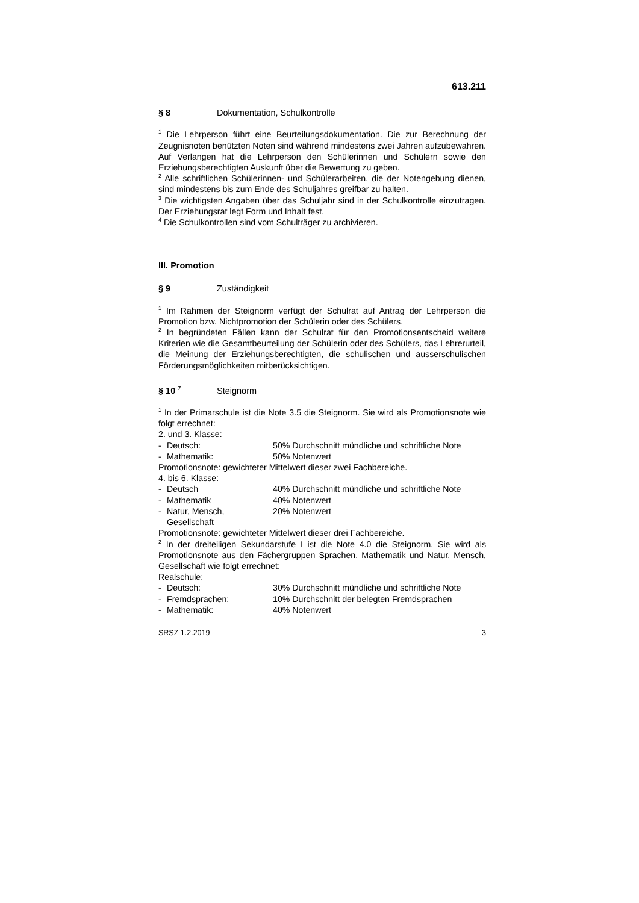613.211
§ 8 Dokumentation, Schulkontrolle
<sup>1</sup> Die Lehrperson führt eine Beurteilungsdokumentation. Die zur Berechnung der Zeugnisnoten benützten Noten sind während mindestens zwei Jahren aufzubewahren. Auf Verlangen hat die Lehrperson den Schülerinnen und Schülern sowie den Erziehungsberechtigten Auskunft über die Bewertung zu geben.
<sup>2</sup> Alle schriftlichen Schülerinnen- und Schülerarbeiten, die der Notengebung dienen, sind mindestens bis zum Ende des Schuljahres greifbar zu halten.
<sup>3</sup> Die wichtigsten Angaben über das Schuljahr sind in der Schulkontrolle einzutragen. Der Erziehungsrat legt Form und Inhalt fest.
<sup>4</sup> Die Schulkontrollen sind vom Schulträger zu archivieren.
III. Promotion
§ 9 Zuständigkeit
<sup>1</sup> Im Rahmen der Steignorm verfügt der Schulrat auf Antrag der Lehrperson die Promotion bzw. Nichtpromotion der Schülerin oder des Schülers.
<sup>2</sup> In begründeten Fällen kann der Schulrat für den Promotionsentscheid weitere Kriterien wie die Gesamtbeurteilung der Schülerin oder des Schülers, das Lehrerurteil, die Meinung der Erziehungsberechtigten, die schulischen und ausserschulischen Förderungsmöglichkeiten mitberücksichtigen.
§ 10 <sup>7</sup> Steignorm
<sup>1</sup> In der Primarschule ist die Note 3.5 die Steignorm. Sie wird als Promotionsnote wie folgt errechnet:
2. und 3. Klasse:
- Deutsch: 50% Durchschnitt mündliche und schriftliche Note
- Mathematik: 50% Notenwert
Promotionsnote: gewichteter Mittelwert dieser zwei Fachbereiche.
4. bis 6. Klasse:
- Deutsch 40% Durchschnitt mündliche und schriftliche Note
- Mathematik 40% Notenwert
- Natur, Mensch, Gesellschaft 20% Notenwert
Promotionsnote: gewichteter Mittelwert dieser drei Fachbereiche.
<sup>2</sup> In der dreiteiligen Sekundarstufe I ist die Note 4.0 die Steignorm. Sie wird als Promotionsnote aus den Fächergruppen Sprachen, Mathematik und Natur, Mensch, Gesellschaft wie folgt errechnet:
Realschule:
- Deutsch: 30% Durchschnitt mündliche und schriftliche Note
- Fremdsprachen: 10% Durchschnitt der belegten Fremdsprachen
- Mathematik: 40% Notenwert
SRSZ 1.2.2019 3